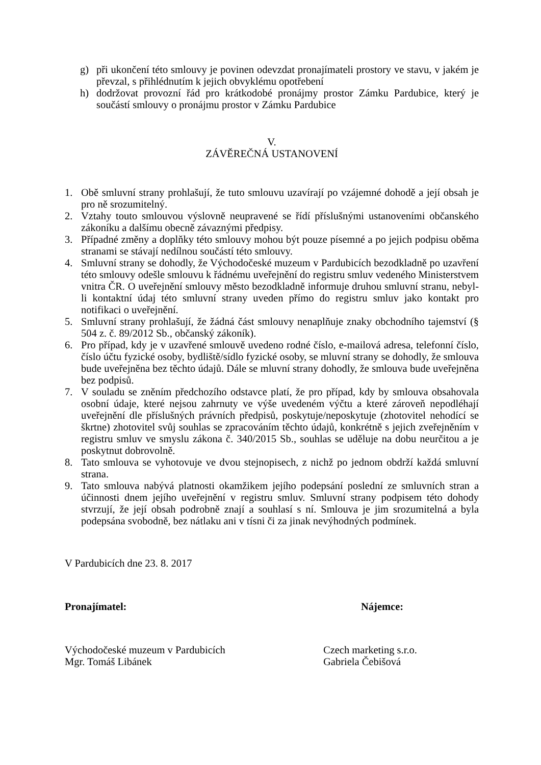g) při ukončení této smlouvy je povinen odevzdat pronajímateli prostory ve stavu, v jakém je převzal, s přihlédnutím k jejich obvyklému opotřebení
h) dodržovat provozní řád pro krátkodobé pronájmy prostor Zámku Pardubice, který je součástí smlouvy o pronájmu prostor v Zámku Pardubice
V.
ZÁVĚREČNÁ USTANOVENÍ
1. Obě smluvní strany prohlašují, že tuto smlouvu uzavírají po vzájemné dohodě a její obsah je pro ně srozumitelný.
2. Vztahy touto smlouvou výslovně neupravené se řídí příslušnými ustanoveními občanského zákoníku a dalšímu obecně závaznými předpisy.
3. Případné změny a doplňky této smlouvy mohou být pouze písemné a po jejich podpisu oběma stranami se stávají nedílnou součástí této smlouvy.
4. Smluvní strany se dohodly, že Východočeské muzeum v Pardubicích bezodkladně po uzavření této smlouvy odešle smlouvu k řádnému uveřejnění do registru smluv vedeného Ministerstvem vnitra ČR. O uveřejnění smlouvy město bezodkladně informuje druhou smluvní stranu, nebyl-li kontaktní údaj této smluvní strany uveden přímo do registru smluv jako kontakt pro notifikaci o uveřejnění.
5. Smluvní strany prohlašují, že žádná část smlouvy nenaplňuje znaky obchodního tajemství (§ 504 z. č. 89/2012 Sb., občanský zákoník).
6. Pro případ, kdy je v uzavřené smlouvě uvedeno rodné číslo, e-mailová adresa, telefonní číslo, číslo účtu fyzické osoby, bydliště/sídlo fyzické osoby, se mluvní strany se dohodly, že smlouva bude uveřejněna bez těchto údajů. Dále se mluvní strany dohodly, že smlouva bude uveřejněna bez podpisů.
7. V souladu se zněním předchozího odstavce platí, že pro případ, kdy by smlouva obsahovala osobní údaje, které nejsou zahrnuty ve výše uvedeném výčtu a které zároveň nepodléhají uveřejnění dle příslušných právních předpisů, poskytuje/neposkytuje (zhotovitel nehodící se škrtne) zhotovitel svůj souhlas se zpracováním těchto údajů, konkrétně s jejich zveřejněním v registru smluv ve smyslu zákona č. 340/2015 Sb., souhlas se uděluje na dobu neurčitou a je poskytnut dobrovolně.
8. Tato smlouva se vyhotovuje ve dvou stejnopisech, z nichž po jednom obdrží každá smluvní strana.
9. Tato smlouva nabývá platnosti okamžikem jejího podepsání poslední ze smluvních stran a účinnosti dnem jejího uveřejnění v registru smluv. Smluvní strany podpisem této dohody stvrzují, že její obsah podrobně znají a souhlasí s ní. Smlouva je jim srozumitelná a byla podepsána svobodně, bez nátlaku ani v tísni či za jinak nevýhodných podmínek.
V Pardubicích dne 23. 8. 2017
Pronajímatel: Nájemce:
Východočeské muzeum v Pardubicích
Mgr. Tomáš Libánek
Czech marketing s.r.o.
Gabriela Čebišová